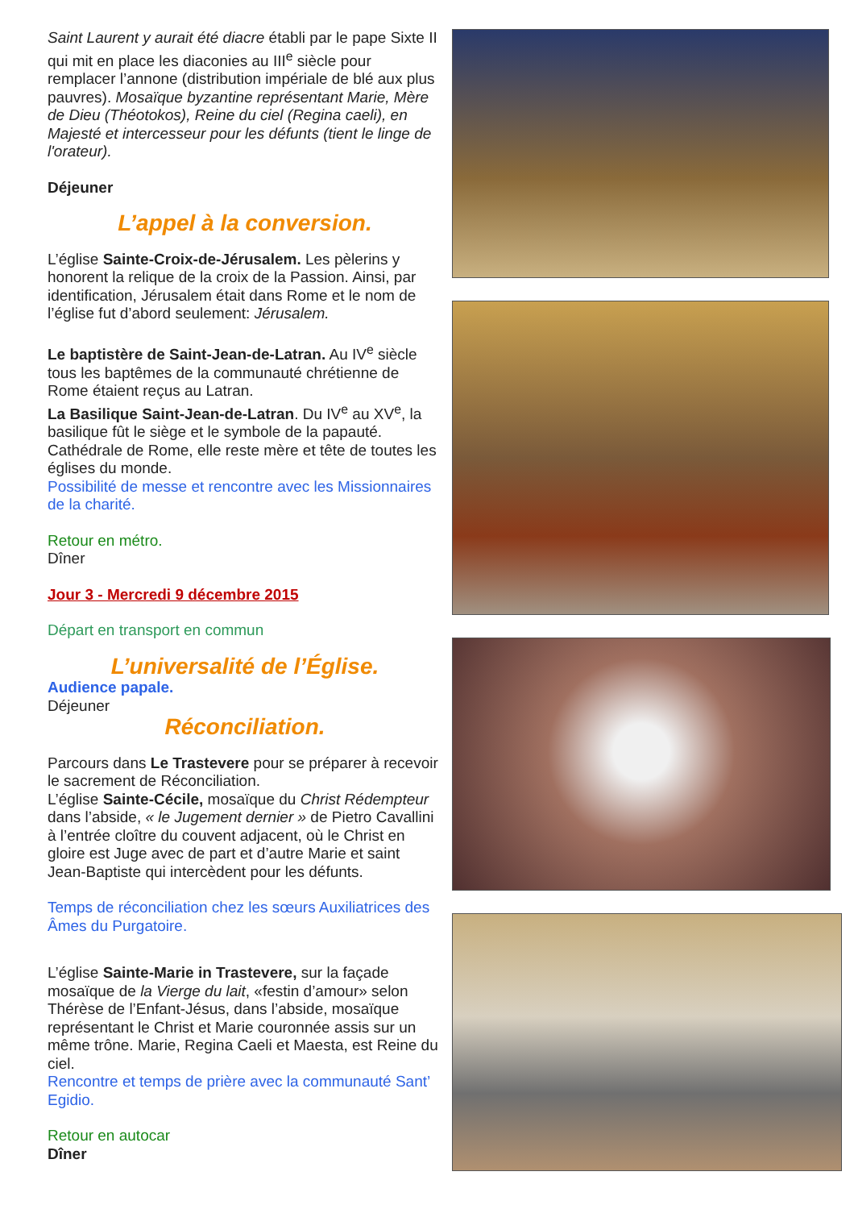Saint Laurent y aurait été diacre établi par le pape Sixte II qui mit en place les diaconies au III<sup>e</sup> siècle pour remplacer l’annone (distribution impériale de blé aux plus pauvres). Mosaïque byzantine représentant Marie, Mère de Dieu (Théotokos), Reine du ciel (Regina caeli), en Majesté et intercesseur pour les défunts (tient le linge de l'orateur).
Déjeuner
L’appel à la conversion.
L’église Sainte-Croix-de-Jérusalem. Les pèlerins y honorent la relique de la croix de la Passion. Ainsi, par identification, Jérusalem était dans Rome et le nom de l’église fut d’abord seulement: Jérusalem.
Le baptistère de Saint-Jean-de-Latran. Au IV<sup>e</sup> siècle tous les baptêmes de la communauté chrétienne de Rome étaient reçus au Latran.
La Basilique Saint-Jean-de-Latran. Du IV<sup>e</sup> au XV<sup>e</sup>, la basilique fût le siège et le symbole de la papauté. Cathédrale de Rome, elle reste mère et tête de toutes les églises du monde.
Possibilité de messe et rencontre avec les Missionnaires de la charité.
Retour en métro.
Dîner
Jour 3 - Mercredi 9 décembre 2015
Départ en transport en commun
L’universalité de l’Église.
Audience papale.
Déjeuner
Réconciliation.
Parcours dans Le Trastevere pour se préparer à recevoir le sacrement de Réconciliation.
L’église Sainte-Cécile, mosaïque du Christ Rédempteur dans l’abside, « le Jugement dernier » de Pietro Cavallini à l’entrée cloître du couvent adjacent, où le Christ en gloire est Juge avec de part et d’autre Marie et saint Jean-Baptiste qui intercèdent pour les défunts.
Temps de réconciliation chez les sœurs Auxiliatrices des Âmes du Purgatoire.
L’église Sainte-Marie in Trastevere, sur la façade mosaïque de la Vierge du lait, «festin d’amour» selon Thérèse de l’Enfant-Jésus, dans l’abside, mosaïque représentant le Christ et Marie couronnée assis sur un même trône. Marie, Regina Caeli et Maesta, est Reine du ciel.
Rencontre et temps de prière avec la communauté Sant’ Egidio.
Retour en autocar
Dîner